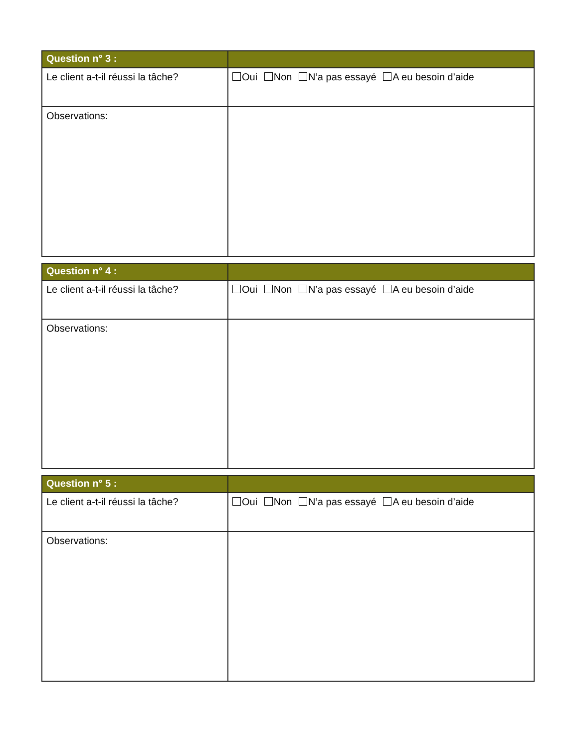| Question n° 3 : | |
| --- | --- |
| Le client a-t-il réussi la tâche? | Oui Non N’a pas essayé A eu besoin d’aide |
| Observations: | |
| Question n° 4 : | |
| --- | --- |
| Le client a-t-il réussi la tâche? | Oui Non N’a pas essayé A eu besoin d’aide |
| Observations: | |
| Question n° 5 : | |
| --- | --- |
| Le client a-t-il réussi la tâche? | Oui Non N’a pas essayé A eu besoin d’aide |
| Observations: | |